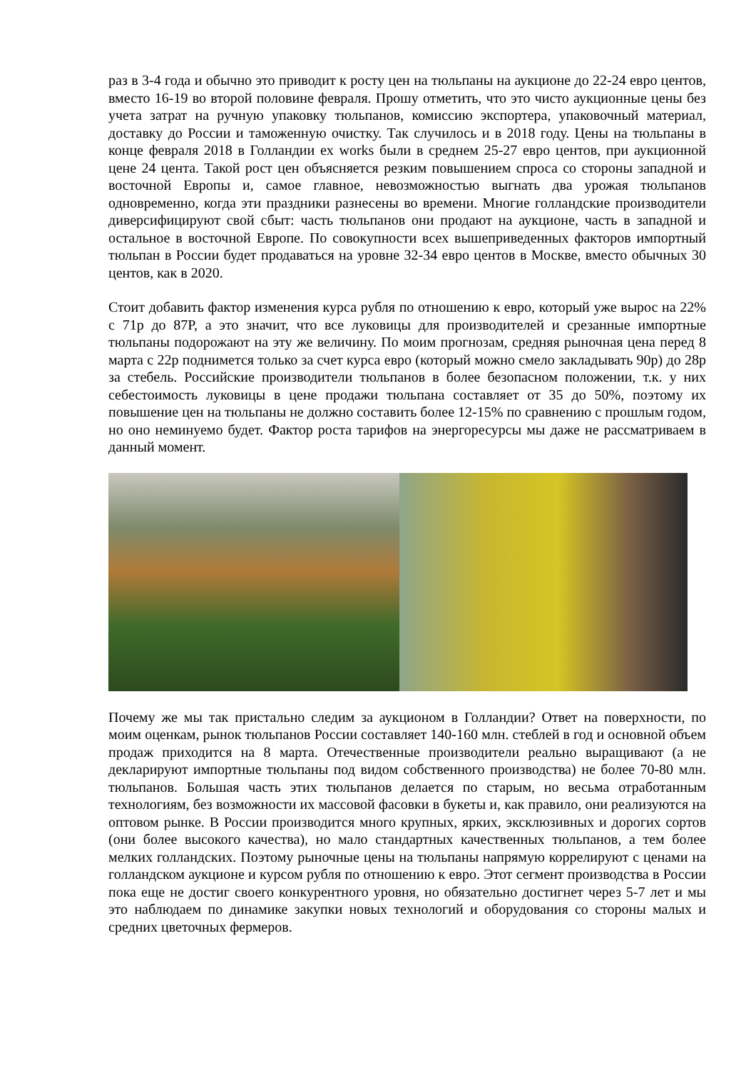раз в 3-4 года и обычно это приводит к росту цен на тюльпаны на аукционе до 22-24 евро центов, вместо 16-19 во второй половине февраля. Прошу отметить, что это чисто аукционные цены без учета затрат на ручную упаковку тюльпанов, комиссию экспортера, упаковочный материал, доставку до России и таможенную очистку. Так случилось и в 2018 году. Цены на тюльпаны в конце февраля 2018 в Голландии ex works были в среднем 25-27 евро центов, при аукционной цене 24 цента. Такой рост цен объясняется резким повышением спроса со стороны западной и восточной Европы и, самое главное, невозможностью выгнать два урожая тюльпанов одновременно, когда эти праздники разнесены во времени. Многие голландские производители диверсифицируют свой сбыт: часть тюльпанов они продают на аукционе, часть в западной и остальное в восточной Европе. По совокупности всех вышеприведенных факторов импортный тюльпан в России будет продаваться на уровне 32-34 евро центов в Москве, вместо обычных 30 центов, как в 2020.
Стоит добавить фактор изменения курса рубля по отношению к евро, который уже вырос на 22% с 71р до 87Р, а это значит, что все луковицы для производителей и срезанные импортные тюльпаны подорожают на эту же величину. По моим прогнозам, средняя рыночная цена перед 8 марта с 22р поднимется только за счет курса евро (который можно смело закладывать 90р) до 28р за стебель. Российские производители тюльпанов в более безопасном положении, т.к. у них себестоимость луковицы в цене продажи тюльпана составляет от 35 до 50%, поэтому их повышение цен на тюльпаны не должно составить более 12-15% по сравнению с прошлым годом, но оно неминуемо будет. Фактор роста тарифов на энергоресурсы мы даже не рассматриваем в данный момент.
Почему же мы так пристально следим за аукционом в Голландии? Ответ на поверхности, по моим оценкам, рынок тюльпанов России составляет 140-160 млн. стеблей в год и основной объем продаж приходится на 8 марта. Отечественные производители реально выращивают (а не декларируют импортные тюльпаны под видом собственного производства) не более 70-80 млн. тюльпанов. Большая часть этих тюльпанов делается по старым, но весьма отработанным технологиям, без возможности их массовой фасовки в букеты и, как правило, они реализуются на оптовом рынке. В России производится много крупных, ярких, эксклюзивных и дорогих сортов (они более высокого качества), но мало стандартных качественных тюльпанов, а тем более мелких голландских. Поэтому рыночные цены на тюльпаны напрямую коррелируют с ценами на голландском аукционе и курсом рубля по отношению к евро. Этот сегмент производства в России пока еще не достиг своего конкурентного уровня, но обязательно достигнет через 5-7 лет и мы это наблюдаем по динамике закупки новых технологий и оборудования со стороны малых и средних цветочных фермеров.